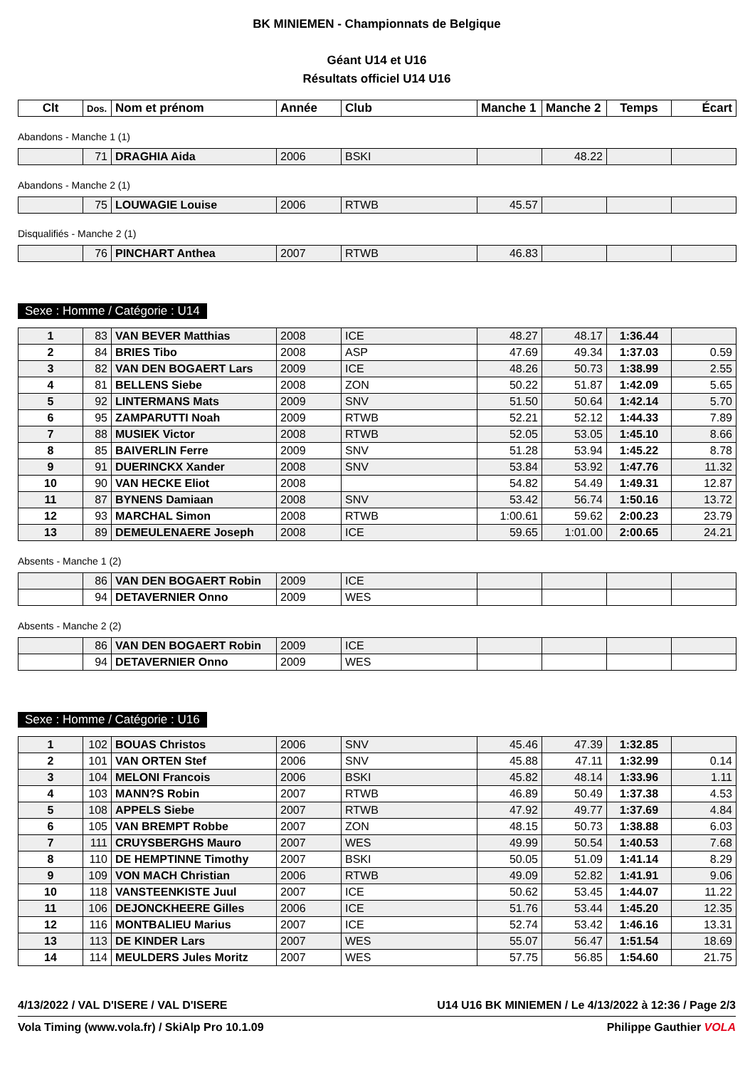BK MINIEMEN - Championnats de Belgique
Géant U14 et U16
Résultats officiel U14 U16
| Clt | Dos. | Nom et prénom | Année | Club | Manche 1 | Manche 2 | Temps | Écart |
| --- | --- | --- | --- | --- | --- | --- | --- | --- |
Abandons - Manche 1 (1)
| | 71 | DRAGHIA Aida | 2006 | BSKI | | 48.22 | | |
Abandons - Manche 2 (1)
| | 75 | LOUWAGIE Louise | 2006 | RTWB | 45.57 | | | |
Disqualifiés - Manche 2 (1)
| | 76 | PINCHART Anthea | 2007 | RTWB | 46.83 | | | |
Sexe : Homme / Catégorie : U14
| 1 | 83 | VAN BEVER Matthias | 2008 | ICE | 48.27 | 48.17 | 1:36.44 | |
| 2 | 84 | BRIES Tibo | 2008 | ASP | 47.69 | 49.34 | 1:37.03 | 0.59 |
| 3 | 82 | VAN DEN BOGAERT Lars | 2009 | ICE | 48.26 | 50.73 | 1:38.99 | 2.55 |
| 4 | 81 | BELLENS Siebe | 2008 | ZON | 50.22 | 51.87 | 1:42.09 | 5.65 |
| 5 | 92 | LINTERMANS Mats | 2009 | SNV | 51.50 | 50.64 | 1:42.14 | 5.70 |
| 6 | 95 | ZAMPARUTTI Noah | 2009 | RTWB | 52.21 | 52.12 | 1:44.33 | 7.89 |
| 7 | 88 | MUSIEK Victor | 2008 | RTWB | 52.05 | 53.05 | 1:45.10 | 8.66 |
| 8 | 85 | BAIVERLIN Ferre | 2009 | SNV | 51.28 | 53.94 | 1:45.22 | 8.78 |
| 9 | 91 | DUERINCKX Xander | 2008 | SNV | 53.84 | 53.92 | 1:47.76 | 11.32 |
| 10 | 90 | VAN HECKE Eliot | 2008 | | 54.82 | 54.49 | 1:49.31 | 12.87 |
| 11 | 87 | BYNENS Damiaan | 2008 | SNV | 53.42 | 56.74 | 1:50.16 | 13.72 |
| 12 | 93 | MARCHAL Simon | 2008 | RTWB | 1:00.61 | 59.62 | 2:00.23 | 23.79 |
| 13 | 89 | DEMEULENAERE Joseph | 2008 | ICE | 59.65 | 1:01.00 | 2:00.65 | 24.21 |
Absents - Manche 1 (2)
| | 86 | VAN DEN BOGAERT Robin | 2009 | ICE | | | | |
| | 94 | DETAVERNIER Onno | 2009 | WES | | | | |
Absents - Manche 2 (2)
| | 86 | VAN DEN BOGAERT Robin | 2009 | ICE | | | | |
| | 94 | DETAVERNIER Onno | 2009 | WES | | | | |
Sexe : Homme / Catégorie : U16
| 1 | 102 | BOUAS Christos | 2006 | SNV | 45.46 | 47.39 | 1:32.85 | |
| 2 | 101 | VAN ORTEN Stef | 2006 | SNV | 45.88 | 47.11 | 1:32.99 | 0.14 |
| 3 | 104 | MELONI Francois | 2006 | BSKI | 45.82 | 48.14 | 1:33.96 | 1.11 |
| 4 | 103 | MANN?S Robin | 2007 | RTWB | 46.89 | 50.49 | 1:37.38 | 4.53 |
| 5 | 108 | APPELS Siebe | 2007 | RTWB | 47.92 | 49.77 | 1:37.69 | 4.84 |
| 6 | 105 | VAN BREMPT Robbe | 2007 | ZON | 48.15 | 50.73 | 1:38.88 | 6.03 |
| 7 | 111 | CRUYSBERGHS Mauro | 2007 | WES | 49.99 | 50.54 | 1:40.53 | 7.68 |
| 8 | 110 | DE HEMPTINNE Timothy | 2007 | BSKI | 50.05 | 51.09 | 1:41.14 | 8.29 |
| 9 | 109 | VON MACH Christian | 2006 | RTWB | 49.09 | 52.82 | 1:41.91 | 9.06 |
| 10 | 118 | VANSTEENKISTE Juul | 2007 | ICE | 50.62 | 53.45 | 1:44.07 | 11.22 |
| 11 | 106 | DEJONCKHEERE Gilles | 2006 | ICE | 51.76 | 53.44 | 1:45.20 | 12.35 |
| 12 | 116 | MONTBALIEU Marius | 2007 | ICE | 52.74 | 53.42 | 1:46.16 | 13.31 |
| 13 | 113 | DE KINDER Lars | 2007 | WES | 55.07 | 56.47 | 1:51.54 | 18.69 |
| 14 | 114 | MEULDERS Jules Moritz | 2007 | WES | 57.75 | 56.85 | 1:54.60 | 21.75 |
4/13/2022 / VAL D'ISERE / VAL D'ISERE U14 U16 BK MINIEMEN / Le 4/13/2022 à 12:36 / Page 2/3
Vola Timing (www.vola.fr) / SkiAlp Pro 10.1.09 Philippe Gauthier VOLA